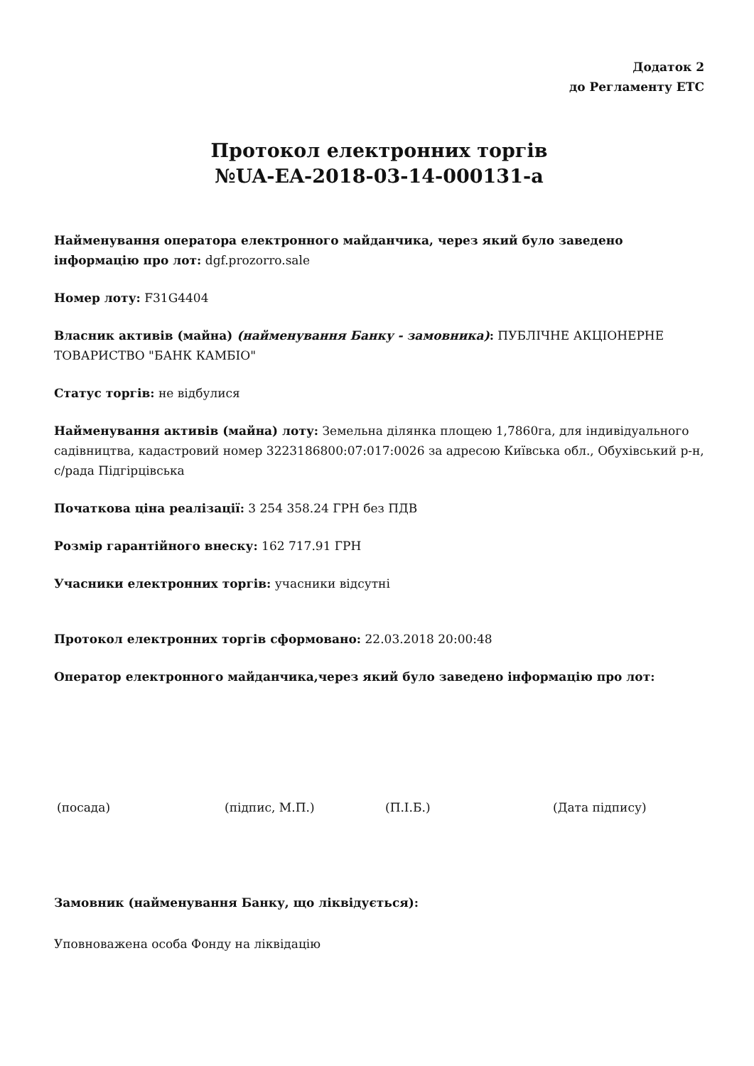Додаток 2
до Регламенту ЕТС
Протокол електронних торгів
№UA-EA-2018-03-14-000131-a
Найменування оператора електронного майданчика, через який було заведено інформацію про лот: dgf.prozorro.sale
Номер лоту: F31G4404
Власник активів (майна) (найменування Банку - замовника): ПУБЛІЧНЕ АКЦІОНЕРНЕ ТОВАРИСТВО "БАНК КАМБІО"
Статус торгів: не відбулися
Найменування активів (майна) лоту: Земельна ділянка площею 1,7860га, для індивідуального садівництва, кадастровий номер 3223186800:07:017:0026 за адресою Київська обл., Обухівський р-н, с/рада Підгірцівська
Початкова ціна реалізації: 3 254 358.24 ГРН без ПДВ
Розмір гарантійного внеску: 162 717.91 ГРН
Учасники електронних торгів: учасники відсутні
Протокол електронних торгів сформовано: 22.03.2018 20:00:48
Оператор електронного майданчика,через який було заведено інформацію про лот:
(посада) (підпис, М.П.) (П.І.Б.) (Дата підпису)
Замовник (найменування Банку, що ліквідується):
Уповноважена особа Фонду на ліквідацію